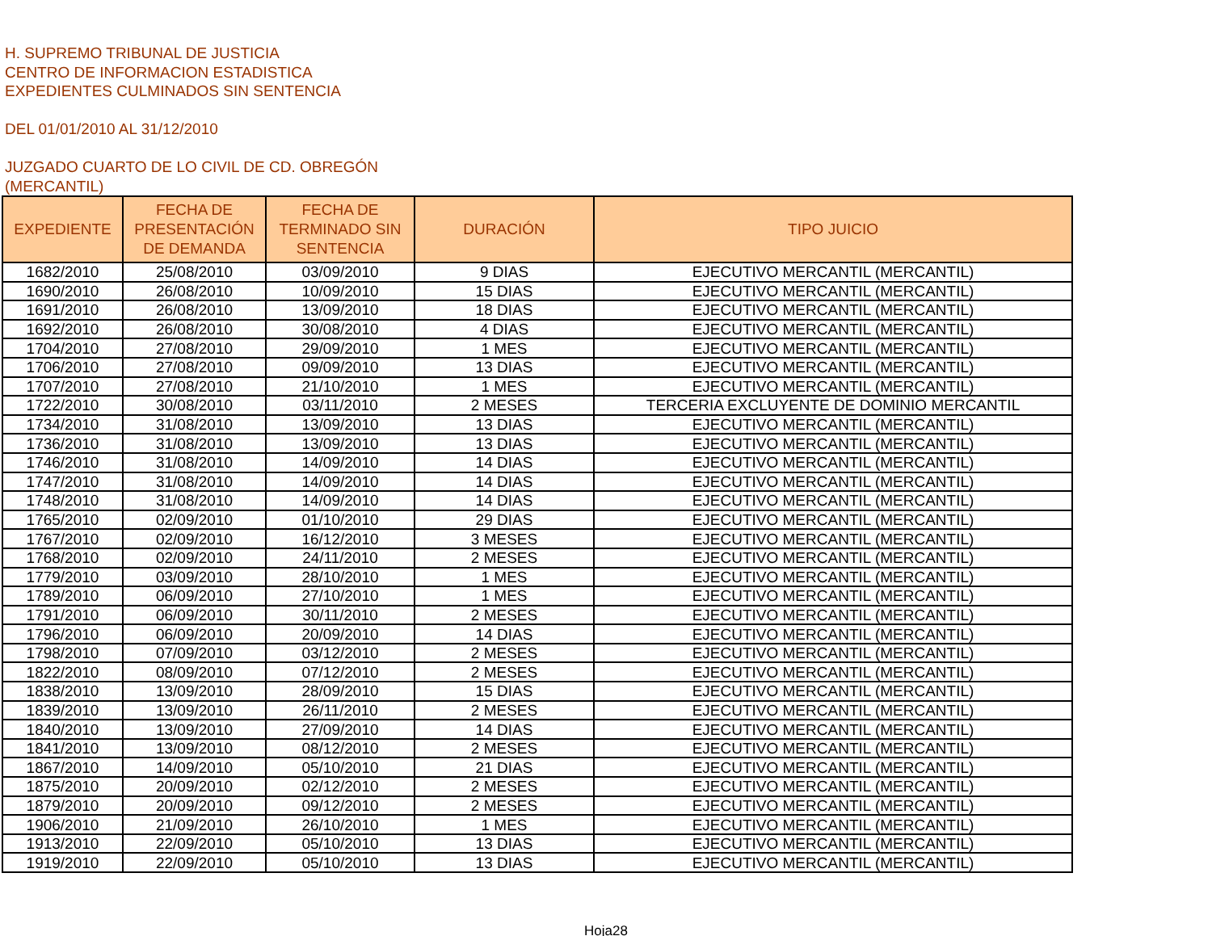H. SUPREMO TRIBUNAL DE JUSTICIA
CENTRO DE INFORMACION ESTADISTICA
EXPEDIENTES CULMINADOS SIN SENTENCIA
DEL 01/01/2010 AL 31/12/2010
JUZGADO CUARTO DE LO CIVIL DE CD. OBREGÓN
(MERCANTIL)
| EXPEDIENTE | FECHA DE PRESENTACIÓN DE DEMANDA | FECHA DE TERMINADO SIN SENTENCIA | DURACIÓN | TIPO JUICIO |
| --- | --- | --- | --- | --- |
| 1682/2010 | 25/08/2010 | 03/09/2010 | 9 DIAS | EJECUTIVO MERCANTIL (MERCANTIL) |
| 1690/2010 | 26/08/2010 | 10/09/2010 | 15 DIAS | EJECUTIVO MERCANTIL (MERCANTIL) |
| 1691/2010 | 26/08/2010 | 13/09/2010 | 18 DIAS | EJECUTIVO MERCANTIL (MERCANTIL) |
| 1692/2010 | 26/08/2010 | 30/08/2010 | 4 DIAS | EJECUTIVO MERCANTIL (MERCANTIL) |
| 1704/2010 | 27/08/2010 | 29/09/2010 | 1 MES | EJECUTIVO MERCANTIL (MERCANTIL) |
| 1706/2010 | 27/08/2010 | 09/09/2010 | 13 DIAS | EJECUTIVO MERCANTIL (MERCANTIL) |
| 1707/2010 | 27/08/2010 | 21/10/2010 | 1 MES | EJECUTIVO MERCANTIL (MERCANTIL) |
| 1722/2010 | 30/08/2010 | 03/11/2010 | 2 MESES | TERCERIA EXCLUYENTE DE DOMINIO MERCANTIL |
| 1734/2010 | 31/08/2010 | 13/09/2010 | 13 DIAS | EJECUTIVO MERCANTIL (MERCANTIL) |
| 1736/2010 | 31/08/2010 | 13/09/2010 | 13 DIAS | EJECUTIVO MERCANTIL (MERCANTIL) |
| 1746/2010 | 31/08/2010 | 14/09/2010 | 14 DIAS | EJECUTIVO MERCANTIL (MERCANTIL) |
| 1747/2010 | 31/08/2010 | 14/09/2010 | 14 DIAS | EJECUTIVO MERCANTIL (MERCANTIL) |
| 1748/2010 | 31/08/2010 | 14/09/2010 | 14 DIAS | EJECUTIVO MERCANTIL (MERCANTIL) |
| 1765/2010 | 02/09/2010 | 01/10/2010 | 29 DIAS | EJECUTIVO MERCANTIL (MERCANTIL) |
| 1767/2010 | 02/09/2010 | 16/12/2010 | 3 MESES | EJECUTIVO MERCANTIL (MERCANTIL) |
| 1768/2010 | 02/09/2010 | 24/11/2010 | 2 MESES | EJECUTIVO MERCANTIL (MERCANTIL) |
| 1779/2010 | 03/09/2010 | 28/10/2010 | 1 MES | EJECUTIVO MERCANTIL (MERCANTIL) |
| 1789/2010 | 06/09/2010 | 27/10/2010 | 1 MES | EJECUTIVO MERCANTIL (MERCANTIL) |
| 1791/2010 | 06/09/2010 | 30/11/2010 | 2 MESES | EJECUTIVO MERCANTIL (MERCANTIL) |
| 1796/2010 | 06/09/2010 | 20/09/2010 | 14 DIAS | EJECUTIVO MERCANTIL (MERCANTIL) |
| 1798/2010 | 07/09/2010 | 03/12/2010 | 2 MESES | EJECUTIVO MERCANTIL (MERCANTIL) |
| 1822/2010 | 08/09/2010 | 07/12/2010 | 2 MESES | EJECUTIVO MERCANTIL (MERCANTIL) |
| 1838/2010 | 13/09/2010 | 28/09/2010 | 15 DIAS | EJECUTIVO MERCANTIL (MERCANTIL) |
| 1839/2010 | 13/09/2010 | 26/11/2010 | 2 MESES | EJECUTIVO MERCANTIL (MERCANTIL) |
| 1840/2010 | 13/09/2010 | 27/09/2010 | 14 DIAS | EJECUTIVO MERCANTIL (MERCANTIL) |
| 1841/2010 | 13/09/2010 | 08/12/2010 | 2 MESES | EJECUTIVO MERCANTIL (MERCANTIL) |
| 1867/2010 | 14/09/2010 | 05/10/2010 | 21 DIAS | EJECUTIVO MERCANTIL (MERCANTIL) |
| 1875/2010 | 20/09/2010 | 02/12/2010 | 2 MESES | EJECUTIVO MERCANTIL (MERCANTIL) |
| 1879/2010 | 20/09/2010 | 09/12/2010 | 2 MESES | EJECUTIVO MERCANTIL (MERCANTIL) |
| 1906/2010 | 21/09/2010 | 26/10/2010 | 1 MES | EJECUTIVO MERCANTIL (MERCANTIL) |
| 1913/2010 | 22/09/2010 | 05/10/2010 | 13 DIAS | EJECUTIVO MERCANTIL (MERCANTIL) |
| 1919/2010 | 22/09/2010 | 05/10/2010 | 13 DIAS | EJECUTIVO MERCANTIL (MERCANTIL) |
Hoja28